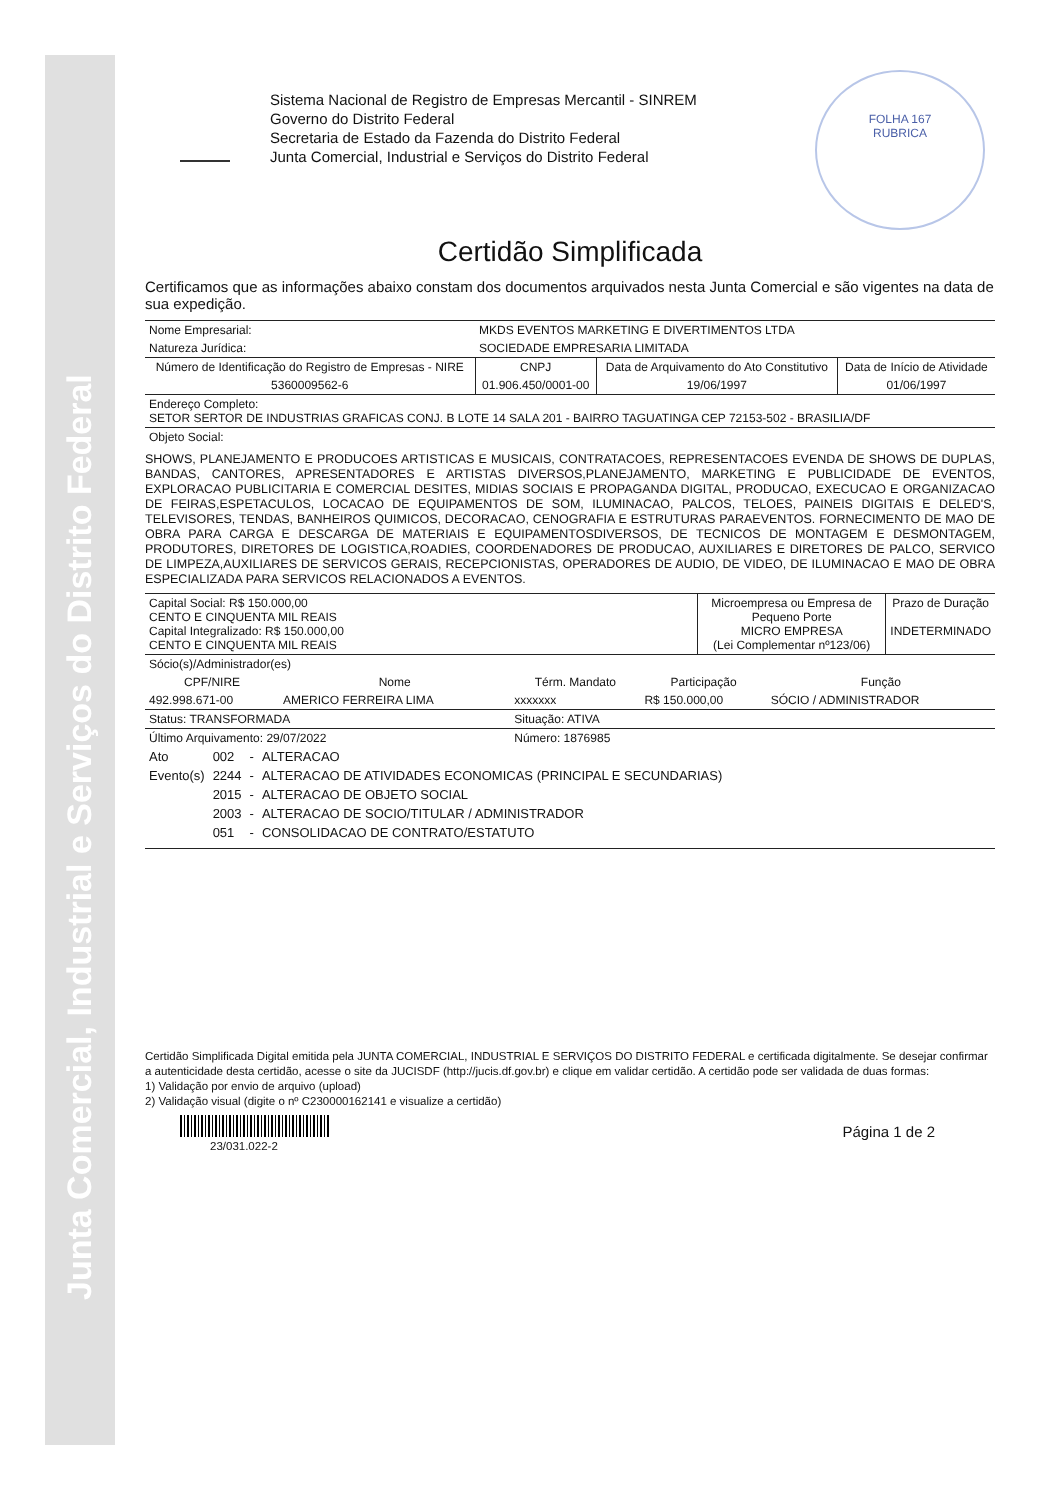Junta Comercial, Industrial e Serviços do Distrito Federal
Sistema Nacional de Registro de Empresas Mercantil - SINREM
Governo do Distrito Federal
Secretaria de Estado da Fazenda do Distrito Federal
Junta Comercial, Industrial e Serviços do Distrito Federal
FOLHA 167
RUBRICA
Certidão Simplificada
Certificamos que as informações abaixo constam dos documentos arquivados nesta Junta Comercial e são vigentes na data de sua expedição.
| Nome Empresarial: | MKDS EVENTOS MARKETING E DIVERTIMENTOS LTDA | | |
| Natureza Jurídica: | SOCIEDADE EMPRESARIA LIMITADA | | |
| Número de Identificação do Registro de Empresas - NIRE | CNPJ | Data de Arquivamento do Ato Constitutivo | Data de Início de Atividade |
| 5360009562-6 | 01.906.450/0001-00 | 19/06/1997 | 01/06/1997 |
| Endereço Completo: SETOR SERTOR DE INDUSTRIAS GRAFICAS CONJ. B LOTE 14 SALA 201 - BAIRRO TAGUATINGA CEP 72153-502 - BRASILIA/DF | | | |
| Objeto Social: | | | |
SHOWS, PLANEJAMENTO E PRODUCOES ARTISTICAS E MUSICAIS, CONTRATACOES, REPRESENTACOES EVENDA DE SHOWS DE DUPLAS, BANDAS, CANTORES, APRESENTADORES E ARTISTAS DIVERSOS,PLANEJAMENTO, MARKETING E PUBLICIDADE DE EVENTOS, EXPLORACAO PUBLICITARIA E COMERCIAL DESITES, MIDIAS SOCIAIS E PROPAGANDA DIGITAL, PRODUCAO, EXECUCAO E ORGANIZACAO DE FEIRAS,ESPETACULOS, LOCACAO DE EQUIPAMENTOS DE SOM, ILUMINACAO, PALCOS, TELOES, PAINEIS DIGITAIS E DELED'S, TELEVISORES, TENDAS, BANHEIROS QUIMICOS, DECORACAO, CENOGRAFIA E ESTRUTURAS PARAEVENTOS. FORNECIMENTO DE MAO DE OBRA PARA CARGA E DESCARGA DE MATERIAIS E EQUIPAMENTOSDIVERSOS, DE TECNICOS DE MONTAGEM E DESMONTAGEM, PRODUTORES, DIRETORES DE LOGISTICA,ROADIES, COORDENADORES DE PRODUCAO, AUXILIARES E DIRETORES DE PALCO, SERVICO DE LIMPEZA,AUXILIARES DE SERVICOS GERAIS, RECEPCIONISTAS, OPERADORES DE AUDIO, DE VIDEO, DE ILUMINACAO E MAO DE OBRA ESPECIALIZADA PARA SERVICOS RELACIONADOS A EVENTOS.
| Capital Social: R$ 150.000,00 CENTO E CINQUENTA MIL REAIS Capital Integralizado: R$ 150.000,00 CENTO E CINQUENTA MIL REAIS | Microempresa ou Empresa de Pequeno Porte MICRO EMPRESA (Lei Complementar nº123/06) | Prazo de Duração INDETERMINADO |
| Sócio(s)/Administrador(es) | | | | |
| CPF/NIRE | Nome | Térm. Mandato | Participação | Função |
| 492.998.671-00 | AMERICO FERREIRA LIMA | xxxxxxx | R$ 150.000,00 | SÓCIO / ADMINISTRADOR |
| Status: TRANSFORMADA | | Situação: ATIVA | | |
| Último Arquivamento: 29/07/2022 | | Número: 1876985 | | |
| Ato | 002 | - | ALTERACAO |
| Evento(s) | 2244 | - | ALTERACAO DE ATIVIDADES ECONOMICAS (PRINCIPAL E SECUNDARIAS) |
| | 2015 | - | ALTERACAO DE OBJETO SOCIAL |
| | 2003 | - | ALTERACAO DE SOCIO/TITULAR / ADMINISTRADOR |
| | 051 | - | CONSOLIDACAO DE CONTRATO/ESTATUTO |
Certidão Simplificada Digital emitida pela JUNTA COMERCIAL, INDUSTRIAL E SERVIÇOS DO DISTRITO FEDERAL e certificada digitalmente. Se desejar confirmar a autenticidade desta certidão, acesse o site da JUCISDF (http://jucis.df.gov.br) e clique em validar certidão. A certidão pode ser validada de duas formas:
1) Validação por envio de arquivo (upload)
2) Validação visual (digite o nº C230000162141 e visualize a certidão)
23/031.022-2
Página 1 de 2